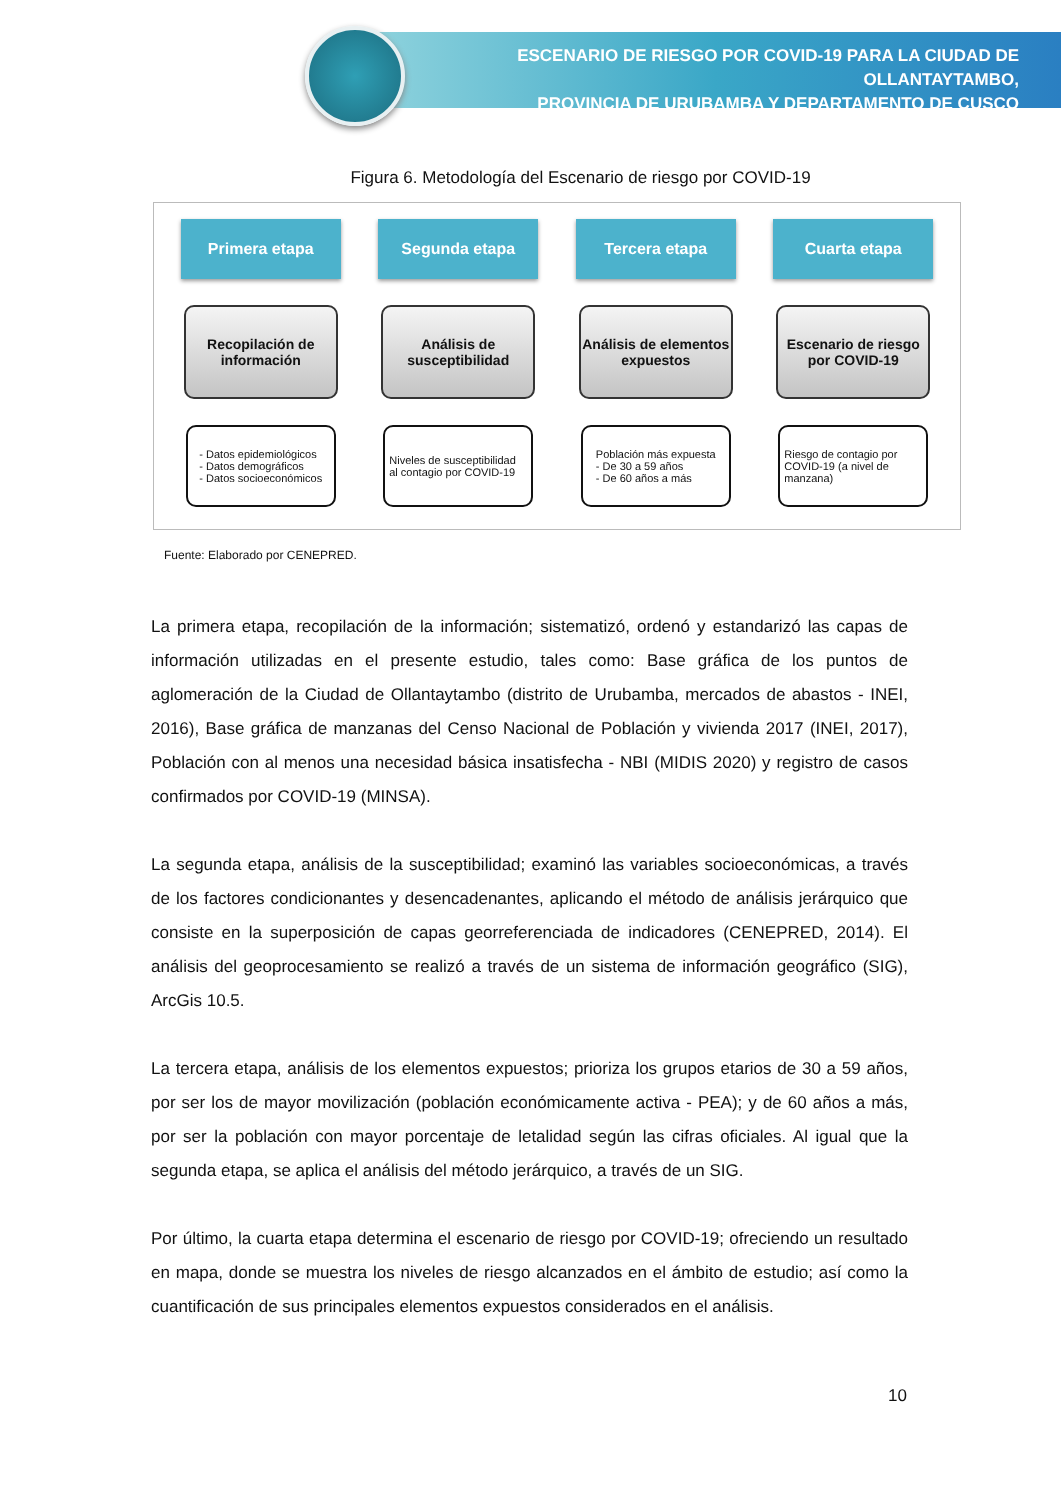ESCENARIO DE RIESGO POR COVID-19 PARA LA CIUDAD DE OLLANTAYTAMBO,
PROVINCIA DE URUBAMBA Y DEPARTAMENTO DE CUSCO
Figura 6. Metodología del Escenario de riesgo por COVID-19
Primera etapa
Recopilación de información
- Datos epidemiológicos
- Datos demográficos
- Datos socioeconómicos
Segunda etapa
Análisis de susceptibilidad
Niveles de susceptibilidad al contagio por COVID-19
Tercera etapa
Análisis de elementos expuestos
Población más expuesta
- De 30 a 59 años
- De 60 años a más
Cuarta etapa
Escenario de riesgo por COVID-19
Riesgo de contagio por COVID-19 (a nivel de manzana)
Fuente: Elaborado por CENEPRED.
La primera etapa, recopilación de la información; sistematizó, ordenó y estandarizó las capas de información utilizadas en el presente estudio, tales como: Base gráfica de los puntos de aglomeración de la Ciudad de Ollantaytambo (distrito de Urubamba, mercados de abastos - INEI, 2016), Base gráfica de manzanas del Censo Nacional de Población y vivienda 2017 (INEI, 2017), Población con al menos una necesidad básica insatisfecha - NBI (MIDIS 2020) y registro de casos confirmados por COVID-19 (MINSA).
La segunda etapa, análisis de la susceptibilidad; examinó las variables socioeconómicas, a través de los factores condicionantes y desencadenantes, aplicando el método de análisis jerárquico que consiste en la superposición de capas georreferenciada de indicadores (CENEPRED, 2014). El análisis del geoprocesamiento se realizó a través de un sistema de información geográfico (SIG), ArcGis 10.5.
La tercera etapa, análisis de los elementos expuestos; prioriza los grupos etarios de 30 a 59 años, por ser los de mayor movilización (población económicamente activa - PEA); y de 60 años a más, por ser la población con mayor porcentaje de letalidad según las cifras oficiales. Al igual que la segunda etapa, se aplica el análisis del método jerárquico, a través de un SIG.
Por último, la cuarta etapa determina el escenario de riesgo por COVID-19; ofreciendo un resultado en mapa, donde se muestra los niveles de riesgo alcanzados en el ámbito de estudio; así como la cuantificación de sus principales elementos expuestos considerados en el análisis.
10